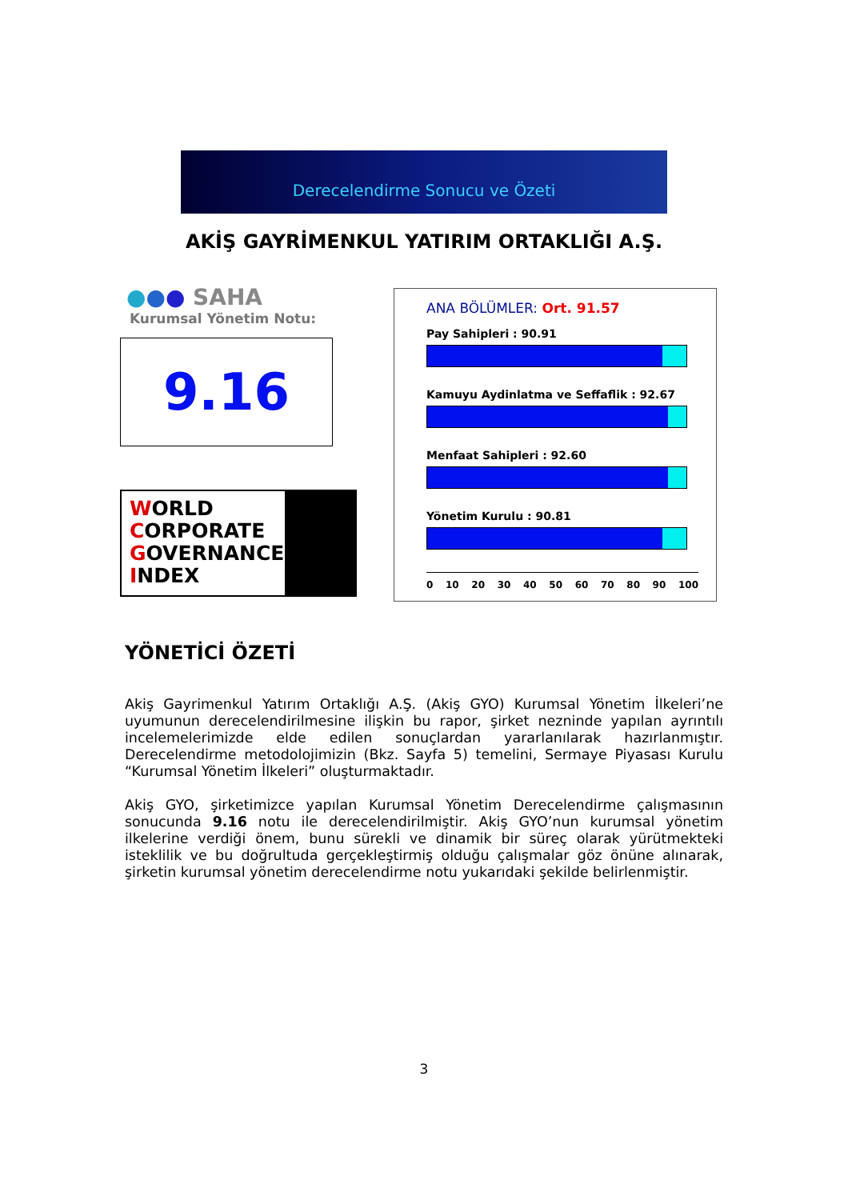Derecelendirme Sonucu ve Özeti
AKİŞ GAYRİMENKUL YATIRIM ORTAKLIĞI A.Ş.
●●● SAHA
Kurumsal Yönetim Notu:
9.16
WORLD
CORPORATE
GOVERNANCE
INDEX
ANA BÖLÜMLER: Ort. 91.57
Pay Sahipleri : 90.91
Kamuyu Aydinlatma ve Seffaflik : 92.67
Menfaat Sahipleri : 92.60
Yönetim Kurulu : 90.81
0 10 20 30 40 50 60 70 80 90 100
YÖNETİCİ ÖZETİ
Akiş Gayrimenkul Yatırım Ortaklığı A.Ş. (Akiş GYO) Kurumsal Yönetim İlkeleri’ne uyumunun derecelendirilmesine ilişkin bu rapor, şirket nezninde yapılan ayrıntılı incelemelerimizde elde edilen sonuçlardan yararlanılarak hazırlanmıştır. Derecelendirme metodolojimizin (Bkz. Sayfa 5) temelini, Sermaye Piyasası Kurulu “Kurumsal Yönetim İlkeleri” oluşturmaktadır.
Akiş GYO, şirketimizce yapılan Kurumsal Yönetim Derecelendirme çalışmasının sonucunda 9.16 notu ile derecelendirilmiştir. Akiş GYO’nun kurumsal yönetim ilkelerine verdiği önem, bunu sürekli ve dinamik bir süreç olarak yürütmekteki isteklilik ve bu doğrultuda gerçekleştirmiş olduğu çalışmalar göz önüne alınarak, şirketin kurumsal yönetim derecelendirme notu yukarıdaki şekilde belirlenmiştir.
3